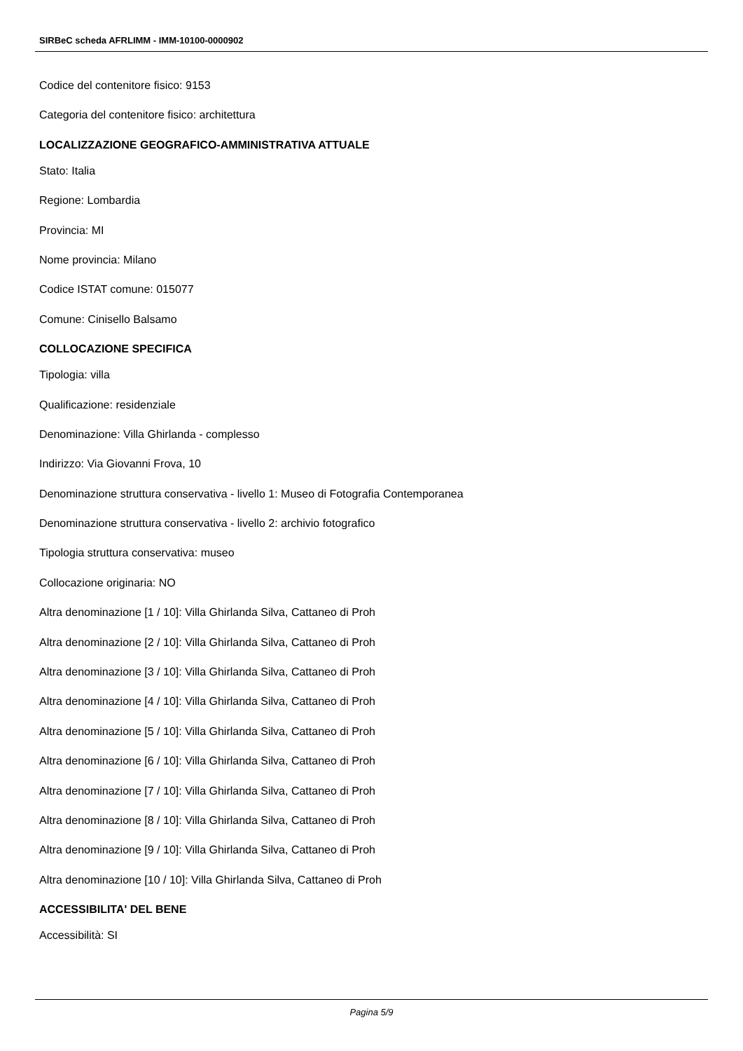SIRBeC scheda AFRLIMM - IMM-10100-0000902
Codice del contenitore fisico: 9153
Categoria del contenitore fisico: architettura
LOCALIZZAZIONE GEOGRAFICO-AMMINISTRATIVA ATTUALE
Stato: Italia
Regione: Lombardia
Provincia: MI
Nome provincia: Milano
Codice ISTAT comune: 015077
Comune: Cinisello Balsamo
COLLOCAZIONE SPECIFICA
Tipologia: villa
Qualificazione: residenziale
Denominazione: Villa Ghirlanda - complesso
Indirizzo: Via Giovanni Frova, 10
Denominazione struttura conservativa - livello 1: Museo di Fotografia Contemporanea
Denominazione struttura conservativa - livello 2: archivio fotografico
Tipologia struttura conservativa: museo
Collocazione originaria: NO
Altra denominazione [1 / 10]: Villa Ghirlanda Silva, Cattaneo di Proh
Altra denominazione [2 / 10]: Villa Ghirlanda Silva, Cattaneo di Proh
Altra denominazione [3 / 10]: Villa Ghirlanda Silva, Cattaneo di Proh
Altra denominazione [4 / 10]: Villa Ghirlanda Silva, Cattaneo di Proh
Altra denominazione [5 / 10]: Villa Ghirlanda Silva, Cattaneo di Proh
Altra denominazione [6 / 10]: Villa Ghirlanda Silva, Cattaneo di Proh
Altra denominazione [7 / 10]: Villa Ghirlanda Silva, Cattaneo di Proh
Altra denominazione [8 / 10]: Villa Ghirlanda Silva, Cattaneo di Proh
Altra denominazione [9 / 10]: Villa Ghirlanda Silva, Cattaneo di Proh
Altra denominazione [10 / 10]: Villa Ghirlanda Silva, Cattaneo di Proh
ACCESSIBILITA' DEL BENE
Accessibilità: SI
Pagina 5/9